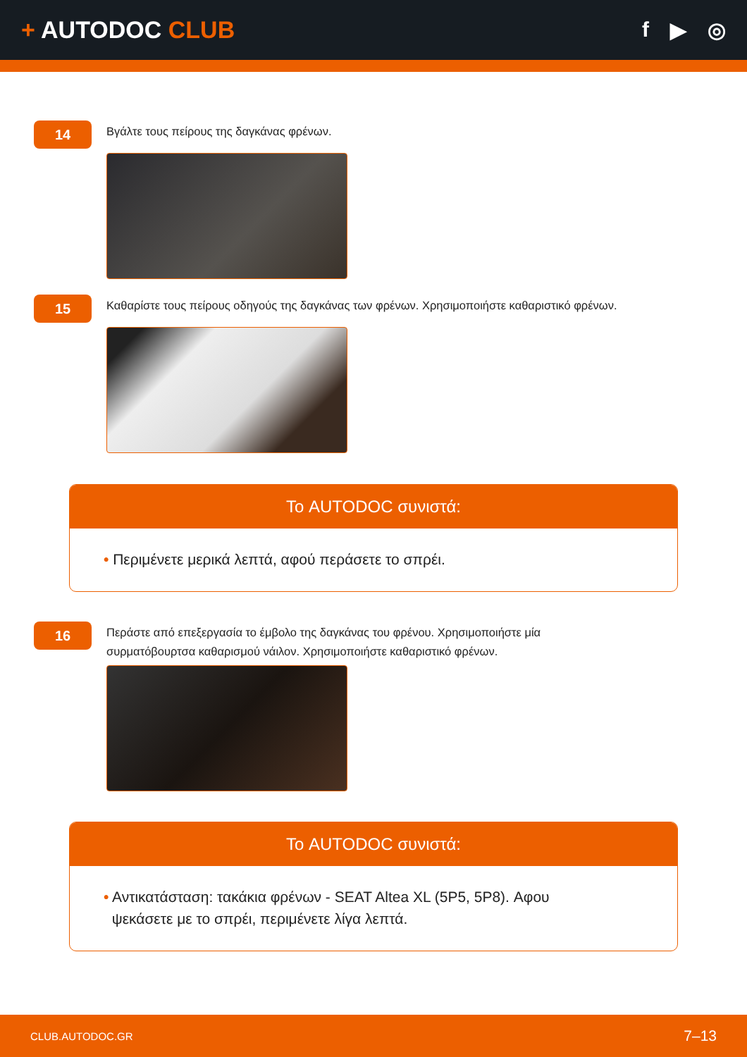+ AUTODOC CLUB f ▶ ◎
14
Βγάλτε τους πείρους της δαγκάνας φρένων.
15
Καθαρίστε τους πείρους οδηγούς της δαγκάνας των φρένων. Χρησιμοποιήστε καθαριστικό φρένων.
Το AUTODOC συνιστά:
• Περιμένετε μερικά λεπτά, αφού περάσετε το σπρέι.
16
Περάστε από επεξεργασία το έμβολο της δαγκάνας του φρένου. Χρησιμοποιήστε μία
συρματόβουρτσα καθαρισμού νάιλον. Χρησιμοποιήστε καθαριστικό φρένων.
Το AUTODOC συνιστά:
• Αντικατάσταση: τακάκια φρένων - SEAT Altea XL (5P5, 5P8). Αφου
ψεκάσετε με το σπρέι, περιμένετε λίγα λεπτά.
CLUB.AUTODOC.GR 7–13